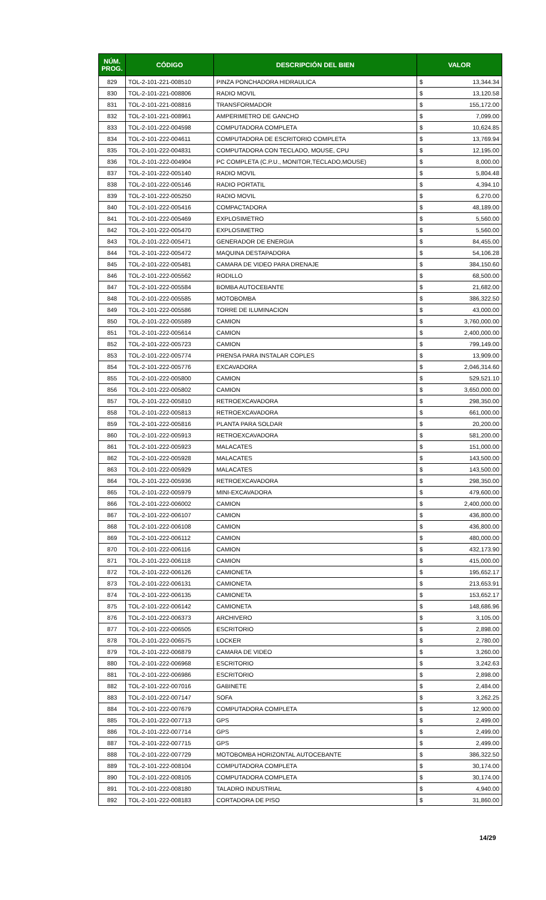| NÚM. PROG. | CÓDIGO | DESCRIPCIÓN DEL BIEN | VALOR | |
| --- | --- | --- | --- | --- |
| 829 | TOL-2-101-221-008510 | PINZA PONCHADORA HIDRAULICA | $ | 13,344.34 |
| 830 | TOL-2-101-221-008806 | RADIO MOVIL | $ | 13,120.58 |
| 831 | TOL-2-101-221-008816 | TRANSFORMADOR | $ | 155,172.00 |
| 832 | TOL-2-101-221-008961 | AMPERIMETRO DE GANCHO | $ | 7,099.00 |
| 833 | TOL-2-101-222-004598 | COMPUTADORA COMPLETA | $ | 10,624.85 |
| 834 | TOL-2-101-222-004611 | COMPUTADORA DE ESCRITORIO COMPLETA | $ | 13,769.94 |
| 835 | TOL-2-101-222-004831 | COMPUTADORA CON TECLADO, MOUSE, CPU | $ | 12,195.00 |
| 836 | TOL-2-101-222-004904 | PC COMPLETA (C.P.U., MONITOR,TECLADO,MOUSE) | $ | 8,000.00 |
| 837 | TOL-2-101-222-005140 | RADIO MOVIL | $ | 5,804.48 |
| 838 | TOL-2-101-222-005146 | RADIO PORTATIL | $ | 4,394.10 |
| 839 | TOL-2-101-222-005250 | RADIO MOVIL | $ | 6,270.00 |
| 840 | TOL-2-101-222-005416 | COMPACTADORA | $ | 48,189.00 |
| 841 | TOL-2-101-222-005469 | EXPLOSIMETRO | $ | 5,560.00 |
| 842 | TOL-2-101-222-005470 | EXPLOSIMETRO | $ | 5,560.00 |
| 843 | TOL-2-101-222-005471 | GENERADOR DE ENERGIA | $ | 84,455.00 |
| 844 | TOL-2-101-222-005472 | MAQUINA DESTAPADORA | $ | 54,106.28 |
| 845 | TOL-2-101-222-005481 | CAMARA DE VIDEO PARA DRENAJE | $ | 384,150.60 |
| 846 | TOL-2-101-222-005562 | RODILLO | $ | 68,500.00 |
| 847 | TOL-2-101-222-005584 | BOMBA AUTOCEBANTE | $ | 21,682.00 |
| 848 | TOL-2-101-222-005585 | MOTOBOMBA | $ | 386,322.50 |
| 849 | TOL-2-101-222-005586 | TORRE DE ILUMINACION | $ | 43,000.00 |
| 850 | TOL-2-101-222-005589 | CAMION | $ | 3,760,000.00 |
| 851 | TOL-2-101-222-005614 | CAMION | $ | 2,400,000.00 |
| 852 | TOL-2-101-222-005723 | CAMION | $ | 799,149.00 |
| 853 | TOL-2-101-222-005774 | PRENSA PARA INSTALAR COPLES | $ | 13,909.00 |
| 854 | TOL-2-101-222-005776 | EXCAVADORA | $ | 2,046,314.60 |
| 855 | TOL-2-101-222-005800 | CAMION | $ | 529,521.10 |
| 856 | TOL-2-101-222-005802 | CAMION | $ | 3,650,000.00 |
| 857 | TOL-2-101-222-005810 | RETROEXCAVADORA | $ | 298,350.00 |
| 858 | TOL-2-101-222-005813 | RETROEXCAVADORA | $ | 661,000.00 |
| 859 | TOL-2-101-222-005816 | PLANTA PARA SOLDAR | $ | 20,200.00 |
| 860 | TOL-2-101-222-005913 | RETROEXCAVADORA | $ | 581,200.00 |
| 861 | TOL-2-101-222-005923 | MALACATES | $ | 151,000.00 |
| 862 | TOL-2-101-222-005928 | MALACATES | $ | 143,500.00 |
| 863 | TOL-2-101-222-005929 | MALACATES | $ | 143,500.00 |
| 864 | TOL-2-101-222-005936 | RETROEXCAVADORA | $ | 298,350.00 |
| 865 | TOL-2-101-222-005979 | MINI-EXCAVADORA | $ | 479,600.00 |
| 866 | TOL-2-101-222-006002 | CAMION | $ | 2,400,000.00 |
| 867 | TOL-2-101-222-006107 | CAMION | $ | 436,800.00 |
| 868 | TOL-2-101-222-006108 | CAMION | $ | 436,800.00 |
| 869 | TOL-2-101-222-006112 | CAMION | $ | 480,000.00 |
| 870 | TOL-2-101-222-006116 | CAMION | $ | 432,173.90 |
| 871 | TOL-2-101-222-006118 | CAMION | $ | 415,000.00 |
| 872 | TOL-2-101-222-006126 | CAMIONETA | $ | 195,652.17 |
| 873 | TOL-2-101-222-006131 | CAMIONETA | $ | 213,653.91 |
| 874 | TOL-2-101-222-006135 | CAMIONETA | $ | 153,652.17 |
| 875 | TOL-2-101-222-006142 | CAMIONETA | $ | 148,686.96 |
| 876 | TOL-2-101-222-006373 | ARCHIVERO | $ | 3,105.00 |
| 877 | TOL-2-101-222-006505 | ESCRITORIO | $ | 2,898.00 |
| 878 | TOL-2-101-222-006575 | LOCKER | $ | 2,780.00 |
| 879 | TOL-2-101-222-006879 | CAMARA DE VIDEO | $ | 3,260.00 |
| 880 | TOL-2-101-222-006968 | ESCRITORIO | $ | 3,242.63 |
| 881 | TOL-2-101-222-006986 | ESCRITORIO | $ | 2,898.00 |
| 882 | TOL-2-101-222-007016 | GABINETE | $ | 2,484.00 |
| 883 | TOL-2-101-222-007147 | SOFA | $ | 3,262.25 |
| 884 | TOL-2-101-222-007679 | COMPUTADORA COMPLETA | $ | 12,900.00 |
| 885 | TOL-2-101-222-007713 | GPS | $ | 2,499.00 |
| 886 | TOL-2-101-222-007714 | GPS | $ | 2,499.00 |
| 887 | TOL-2-101-222-007715 | GPS | $ | 2,499.00 |
| 888 | TOL-2-101-222-007729 | MOTOBOMBA HORIZONTAL AUTOCEBANTE | $ | 386,322.50 |
| 889 | TOL-2-101-222-008104 | COMPUTADORA COMPLETA | $ | 30,174.00 |
| 890 | TOL-2-101-222-008105 | COMPUTADORA COMPLETA | $ | 30,174.00 |
| 891 | TOL-2-101-222-008180 | TALADRO INDUSTRIAL | $ | 4,940.00 |
| 892 | TOL-2-101-222-008183 | CORTADORA DE PISO | $ | 31,860.00 |
14/29